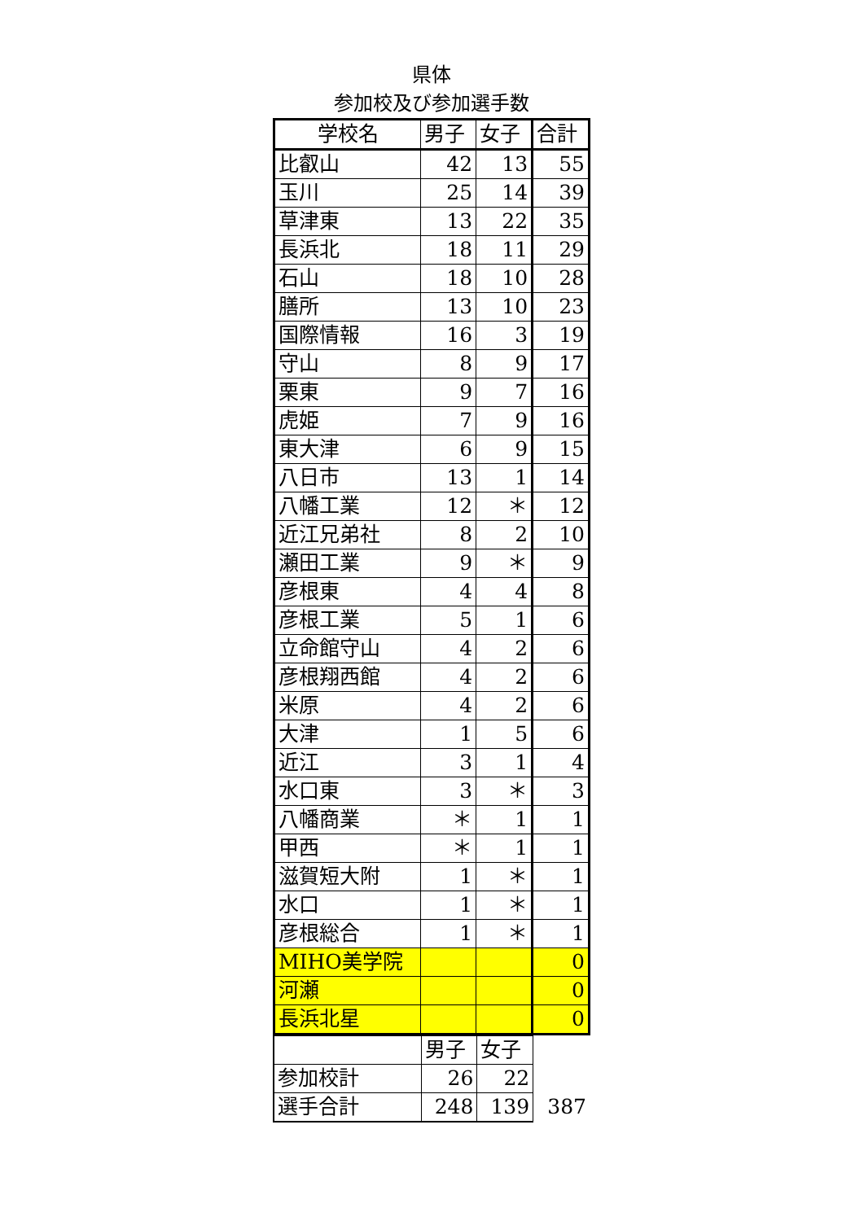県体
参加校及び参加選手数
| 学校名 | 男子 | 女子 | 合計 |
| 比叡山 | 42 | 13 | 55 |
| 玉川 | 25 | 14 | 39 |
| 草津東 | 13 | 22 | 35 |
| 長浜北 | 18 | 11 | 29 |
| 石山 | 18 | 10 | 28 |
| 膳所 | 13 | 10 | 23 |
| 国際情報 | 16 | 3 | 19 |
| 守山 | 8 | 9 | 17 |
| 栗東 | 9 | 7 | 16 |
| 虎姫 | 7 | 9 | 16 |
| 東大津 | 6 | 9 | 15 |
| 八日市 | 13 | 1 | 14 |
| 八幡工業 | 12 | ＊ | 12 |
| 近江兄弟社 | 8 | 2 | 10 |
| 瀬田工業 | 9 | ＊ | 9 |
| 彦根東 | 4 | 4 | 8 |
| 彦根工業 | 5 | 1 | 6 |
| 立命館守山 | 4 | 2 | 6 |
| 彦根翔西館 | 4 | 2 | 6 |
| 米原 | 4 | 2 | 6 |
| 大津 | 1 | 5 | 6 |
| 近江 | 3 | 1 | 4 |
| 水口東 | 3 | ＊ | 3 |
| 八幡商業 | ＊ | 1 | 1 |
| 甲西 | ＊ | 1 | 1 |
| 滋賀短大附 | 1 | ＊ | 1 |
| 水口 | 1 | ＊ | 1 |
| 彦根総合 | 1 | ＊ | 1 |
| MIHO美学院 | | | 0 |
| 河瀬 | | | 0 |
| 長浜北星 | | | 0 |
| | 男子 | 女子 | |
| 参加校計 | 26 | 22 | |
| 選手合計 | 248 | 139 | 387 |